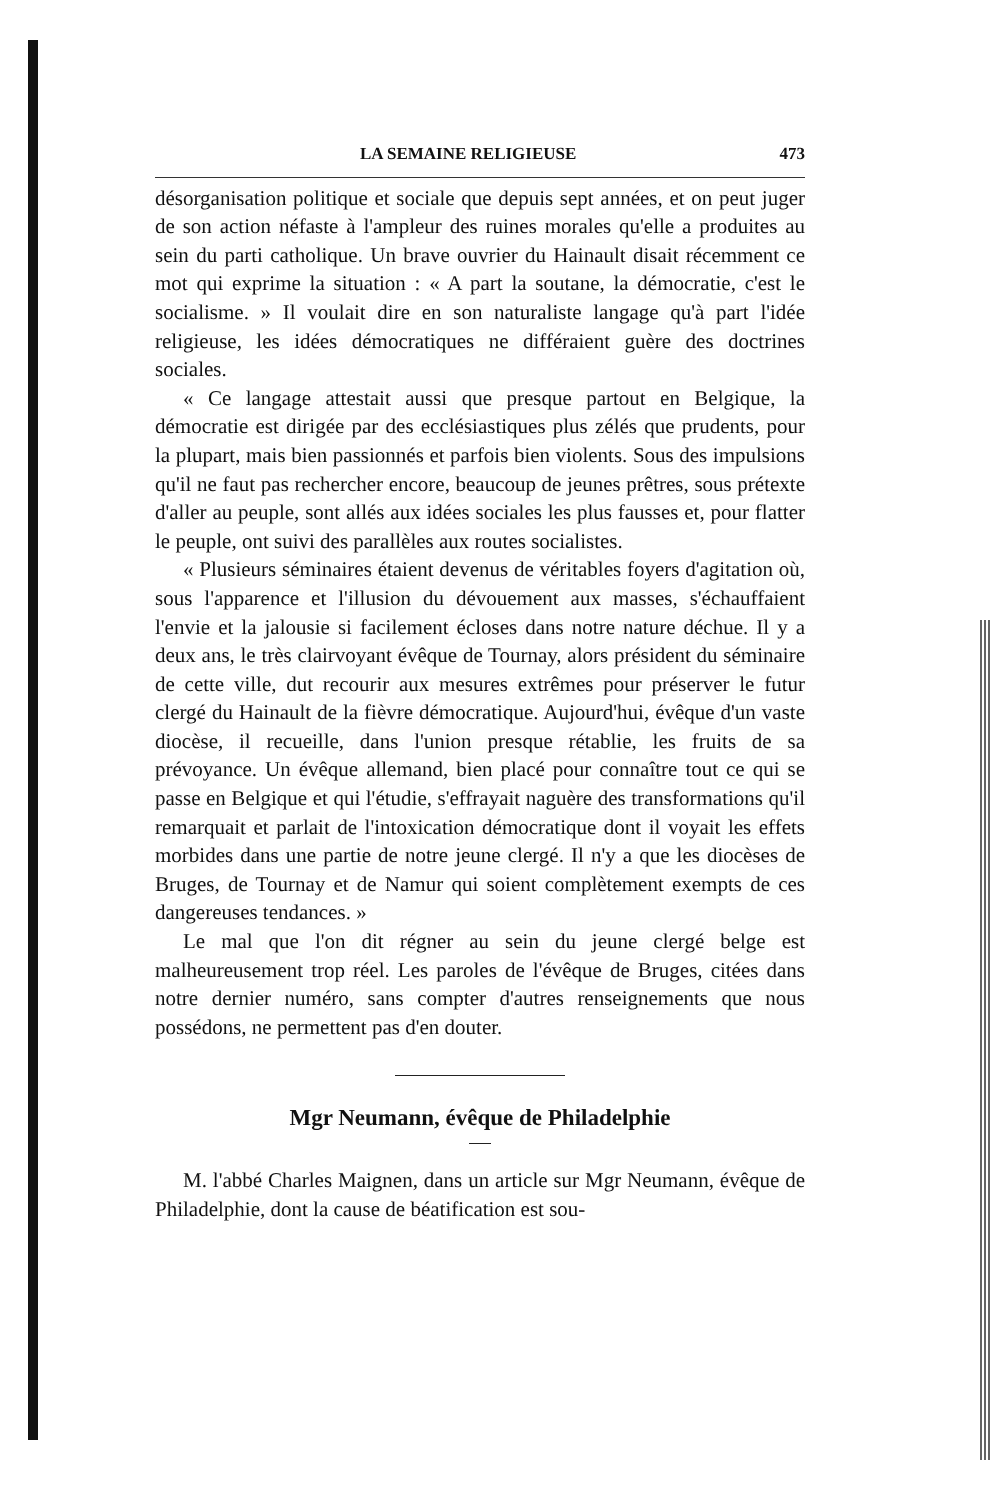LA SEMAINE RELIGIEUSE 473
désorganisation politique et sociale que depuis sept années, et on peut juger de son action néfaste à l'ampleur des ruines morales qu'elle a produites au sein du parti catholique. Un brave ouvrier du Hainault disait récemment ce mot qui exprime la situation : « A part la soutane, la démocratie, c'est le socialisme. » Il voulait dire en son naturaliste langage qu'à part l'idée religieuse, les idées démocratiques ne différaient guère des doctrines sociales.
« Ce langage attestait aussi que presque partout en Belgique, la démocratie est dirigée par des ecclésiastiques plus zélés que prudents, pour la plupart, mais bien passionnés et parfois bien violents. Sous des impulsions qu'il ne faut pas rechercher encore, beaucoup de jeunes prêtres, sous prétexte d'aller au peuple, sont allés aux idées sociales les plus fausses et, pour flatter le peuple, ont suivi des parallèles aux routes socialistes.
« Plusieurs séminaires étaient devenus de véritables foyers d'agitation où, sous l'apparence et l'illusion du dévouement aux masses, s'échauffaient l'envie et la jalousie si facilement écloses dans notre nature déchue. Il y a deux ans, le très clairvoyant évêque de Tournay, alors président du séminaire de cette ville, dut recourir aux mesures extrêmes pour préserver le futur clergé du Hainault de la fièvre démocratique. Aujourd'hui, évêque d'un vaste diocèse, il recueille, dans l'union presque rétablie, les fruits de sa prévoyance. Un évêque allemand, bien placé pour connaître tout ce qui se passe en Belgique et qui l'étudie, s'effrayait naguère des transformations qu'il remarquait et parlait de l'intoxication démocratique dont il voyait les effets morbides dans une partie de notre jeune clergé. Il n'y a que les diocèses de Bruges, de Tournay et de Namur qui soient complètement exempts de ces dangereuses tendances. »
Le mal que l'on dit régner au sein du jeune clergé belge est malheureusement trop réel. Les paroles de l'évêque de Bruges, citées dans notre dernier numéro, sans compter d'autres renseignements que nous possédons, ne permettent pas d'en douter.
Mgr Neumann, évêque de Philadelphie
M. l'abbé Charles Maignen, dans un article sur Mgr Neumann, évêque de Philadelphie, dont la cause de béatification est sou-